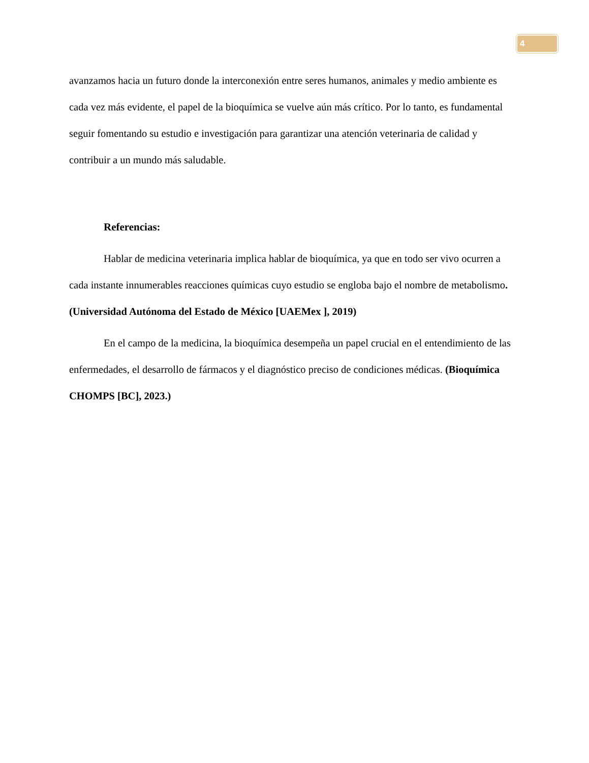4
avanzamos hacia un futuro donde la interconexión entre seres humanos, animales y medio ambiente es cada vez más evidente, el papel de la bioquímica se vuelve aún más crítico. Por lo tanto, es fundamental seguir fomentando su estudio e investigación para garantizar una atención veterinaria de calidad y contribuir a un mundo más saludable.
Referencias:
Hablar de medicina veterinaria implica hablar de bioquímica, ya que en todo ser vivo ocurren a cada instante innumerables reacciones químicas cuyo estudio se engloba bajo el nombre de metabolismo. (Universidad Autónoma del Estado de México [UAEMex ], 2019)
En el campo de la medicina, la bioquímica desempeña un papel crucial en el entendimiento de las enfermedades, el desarrollo de fármacos y el diagnóstico preciso de condiciones médicas. (Bioquímica CHOMPS [BC], 2023.)